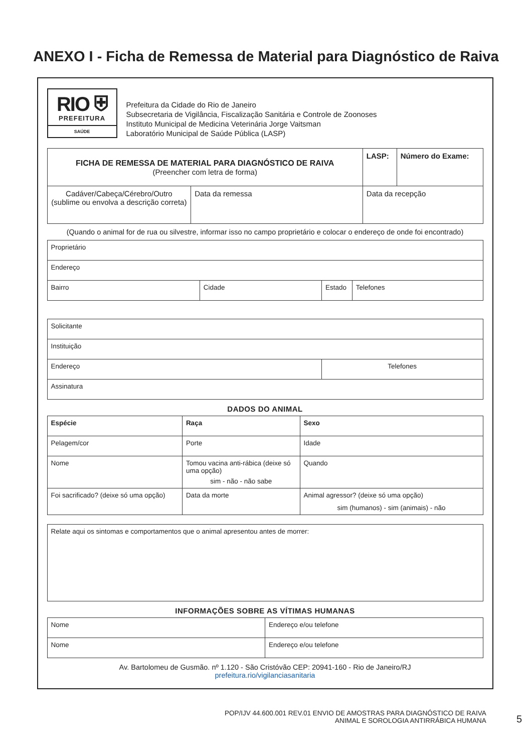ANEXO I - Ficha de Remessa de Material para Diagnóstico de Raiva
RIO ⛨
PREFEITURA
SAÚDE
Prefeitura da Cidade do Rio de Janeiro
Subsecretaria de Vigilância, Fiscalização Sanitária e Controle de Zoonoses
Instituto Municipal de Medicina Veterinária Jorge Vaitsman
Laboratório Municipal de Saúde Pública (LASP)
| FICHA DE REMESSA DE MATERIAL PARA DIAGNÓSTICO DE RAIVA (Preencher com letra de forma) | | LASP: | Número do Exame: |
| Cadáver/Cabeça/Cérebro/Outro (sublime ou envolva a descrição correta) | Data da remessa | Data da recepção | |
(Quando o animal for de rua ou silvestre, informar isso no campo proprietário e colocar o endereço de onde foi encontrado)
| Proprietário | | | |
| Endereço | | | |
| Bairro | Cidade | Estado | Telefones |
| Solicitante | |
| Instituição | |
| Endereço | Telefones |
| Assinatura | |
DADOS DO ANIMAL
| Espécie | Raça | Sexo |
| Pelagem/cor | Porte | Idade |
| Nome | Tomou vacina anti-rábica (deixe só uma opção) sim - não - não sabe | Quando |
| Foi sacrificado? (deixe só uma opção) | Data da morte | Animal agressor? (deixe só uma opção) sim (humanos) - sim (animais) - não |
| Relate aqui os sintomas e comportamentos que o animal apresentou antes de morrer: |
INFORMAÇÕES SOBRE AS VÍTIMAS HUMANAS
| Nome | Endereço e/ou telefone |
| Nome | Endereço e/ou telefone |
Av. Bartolomeu de Gusmão. nº 1.120 - São Cristóvão CEP: 20941-160 - Rio de Janeiro/RJ
prefeitura.rio/vigilanciasanitaria
POP/IJV 44.600.001 REV.01 ENVIO DE AMOSTRAS PARA DIAGNÓSTICO DE RAIVA
ANIMAL E SOROLOGIA ANTIRRÁBICA HUMANA
5